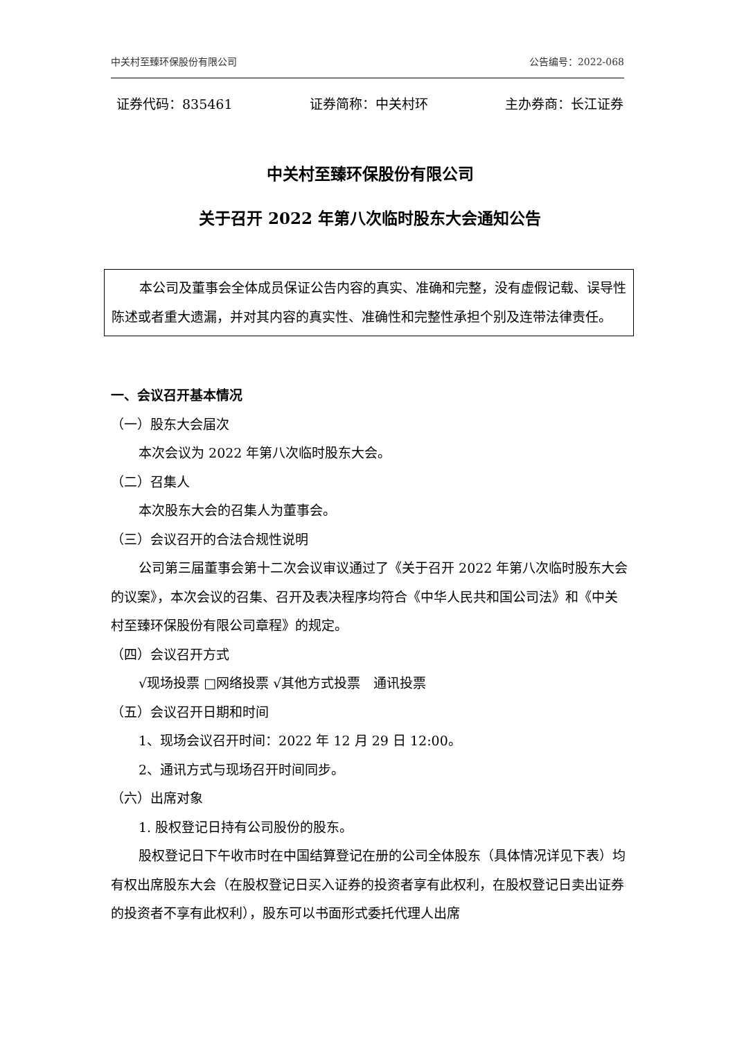中关村至臻环保股份有限公司 公告编号：2022-068
证券代码：835461 证券简称：中关村环 主办券商：长江证券
中关村至臻环保股份有限公司
关于召开 2022 年第八次临时股东大会通知公告
本公司及董事会全体成员保证公告内容的真实、准确和完整，没有虚假记载、误导性陈述或者重大遗漏，并对其内容的真实性、准确性和完整性承担个别及连带法律责任。
一、会议召开基本情况
（一）股东大会届次
本次会议为 2022 年第八次临时股东大会。
（二）召集人
本次股东大会的召集人为董事会。
（三）会议召开的合法合规性说明
公司第三届董事会第十二次会议审议通过了《关于召开 2022 年第八次临时股东大会的议案》，本次会议的召集、召开及表决程序均符合《中华人民共和国公司法》和《中关村至臻环保股份有限公司章程》的规定。
（四）会议召开方式
√现场投票 □网络投票 √其他方式投票　通讯投票
（五）会议召开日期和时间
1、现场会议召开时间：2022 年 12 月 29 日 12:00。
2、通讯方式与现场召开时间同步。
（六）出席对象
1. 股权登记日持有公司股份的股东。
股权登记日下午收市时在中国结算登记在册的公司全体股东（具体情况详见下表）均有权出席股东大会（在股权登记日买入证券的投资者享有此权利，在股权登记日卖出证券的投资者不享有此权利），股东可以书面形式委托代理人出席